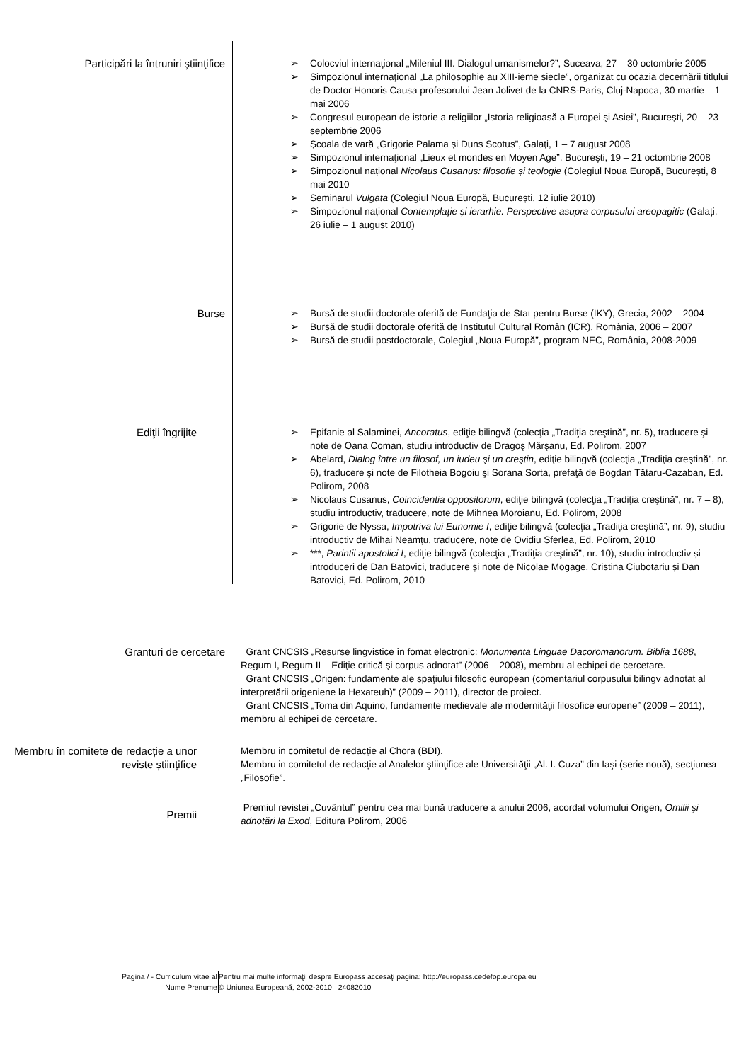Participări la întruniri ştiinţifice
➢ Colocviul internaţional „Mileniul III. Dialogul umanismelor?”, Suceava, 27 – 30 octombrie 2005
➢ Simpozionul internaţional „La philosophie au XIII-ieme siecle”, organizat cu ocazia decernării titlului de Doctor Honoris Causa profesorului Jean Jolivet de la CNRS-Paris, Cluj-Napoca, 30 martie – 1 mai 2006
➢ Congresul european de istorie a religiilor „Istoria religioasă a Europei şi Asiei”, Bucureşti, 20 – 23 septembrie 2006
➢ Şcoala de vară „Grigorie Palama şi Duns Scotus”, Galaţi, 1 – 7 august 2008
➢ Simpozionul internaţional „Lieux et mondes en Moyen Age”, Bucureşti, 19 – 21 octombrie 2008
➢ Simpozionul național Nicolaus Cusanus: filosofie și teologie (Colegiul Noua Europă, București, 8 mai 2010
➢ Seminarul Vulgata (Colegiul Noua Europă, București, 12 iulie 2010)
➢ Simpozionul național Contemplație și ierarhie. Perspective asupra corpusului areopagitic (Galați, 26 iulie – 1 august 2010)
Burse
➢ Bursă de studii doctorale oferită de Fundaţia de Stat pentru Burse (IKY), Grecia, 2002 – 2004
➢ Bursă de studii doctorale oferită de Institutul Cultural Român (ICR), România, 2006 – 2007
➢ Bursă de studii postdoctorale, Colegiul „Noua Europă”, program NEC, România, 2008-2009
Ediţii îngrijite
➢ Epifanie al Salaminei, Ancoratus, ediţie bilingvă (colecţia „Tradiţia creştină”, nr. 5), traducere şi note de Oana Coman, studiu introductiv de Dragoş Mârşanu, Ed. Polirom, 2007
➢ Abelard, Dialog între un filosof, un iudeu şi un creştin, ediţie bilingvă (colecţia „Tradiţia creştină”, nr. 6), traducere şi note de Filotheia Bogoiu şi Sorana Sorta, prefaţă de Bogdan Tătaru-Cazaban, Ed. Polirom, 2008
➢ Nicolaus Cusanus, Coincidentia oppositorum, ediţie bilingvă (colecţia „Tradiţia creştină”, nr. 7 – 8), studiu introductiv, traducere, note de Mihnea Moroianu, Ed. Polirom, 2008
➢ Grigorie de Nyssa, Impotriva lui Eunomie I, ediţie bilingvă (colecţia „Tradiţia creştină”, nr. 9), studiu introductiv de Mihai Neamțu, traducere, note de Ovidiu Sferlea, Ed. Polirom, 2010
➢ ***, Parintii apostolici I, ediţie bilingvă (colecţia „Tradiţia creştină”, nr. 10), studiu introductiv și introduceri de Dan Batovici, traducere și note de Nicolae Mogage, Cristina Ciubotariu și Dan Batovici, Ed. Polirom, 2010
Granturi de cercetare Grant CNCSIS „Resurse lingvistice în fomat electronic: Monumenta Linguae Dacoromanorum. Biblia 1688, Regum I, Regum II – Ediţie critică şi corpus adnotat” (2006 – 2008), membru al echipei de cercetare.
Grant CNCSIS „Origen: fundamente ale spaţiului filosofic european (comentariul corpusului bilingv adnotat al interpretării origeniene la Hexateuh)” (2009 – 2011), director de proiect.
Grant CNCSIS „Toma din Aquino, fundamente medievale ale modernităţii filosofice europene” (2009 – 2011), membru al echipei de cercetare.
Membru în comitete de redacție a unor reviste științifice
Membru in comitetul de redacție al Chora (BDI).
Membru in comitetul de redacție al Analelor ştiinţifice ale Universităţii „Al. I. Cuza” din Iaşi (serie nouă), secţiunea „Filosofie”.
Premii
Premiul revistei „Cuvântul” pentru cea mai bună traducere a anului 2006, acordat volumului Origen, Omilii şi adnotări la Exod, Editura Polirom, 2006
Pagina / - Curriculum vitae al
Nume Prenume
Pentru mai multe informaţii despre Europass accesaţi pagina: http://europass.cedefop.europa.eu
© Uniunea Europeană, 2002-2010 24082010